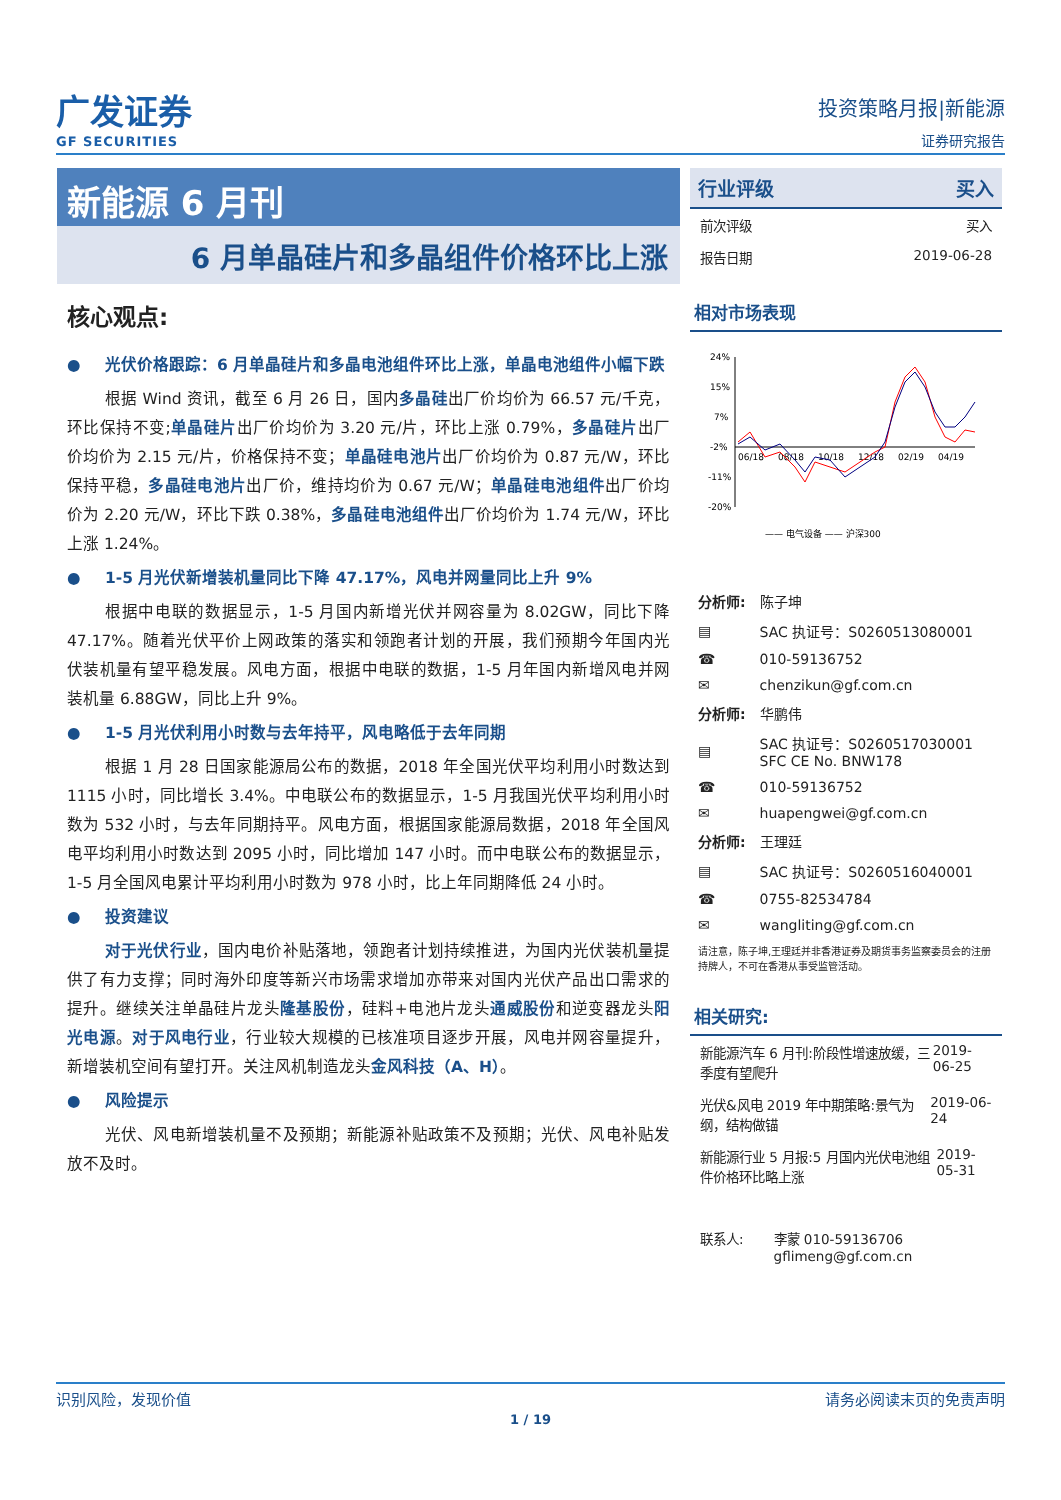广发证券
GF SECURITIES
投资策略月报|新能源
证券研究报告
新能源 6 月刊
6 月单晶硅片和多晶组件价格环比上涨
核心观点:
● 光伏价格跟踪：6 月单晶硅片和多晶电池组件环比上涨，单晶电池组件小幅下跌
根据 Wind 资讯，截至 6 月 26 日，国内多晶硅出厂价均价为 66.57 元/千克，环比保持不变;单晶硅片出厂价均价为 3.20 元/片，环比上涨 0.79%，多晶硅片出厂价均价为 2.15 元/片，价格保持不变；单晶硅电池片出厂价均价为 0.87 元/W，环比保持平稳，多晶硅电池片出厂价，维持均价为 0.67 元/W；单晶硅电池组件出厂价均价为 2.20 元/W，环比下跌 0.38%，多晶硅电池组件出厂价均价为 1.74 元/W，环比上涨 1.24%。
● 1-5 月光伏新增装机量同比下降 47.17%，风电并网量同比上升 9%
根据中电联的数据显示，1-5 月国内新增光伏并网容量为 8.02GW，同比下降 47.17%。随着光伏平价上网政策的落实和领跑者计划的开展，我们预期今年国内光伏装机量有望平稳发展。风电方面，根据中电联的数据，1-5 月年国内新增风电并网装机量 6.88GW，同比上升 9%。
● 1-5 月光伏利用小时数与去年持平，风电略低于去年同期
根据 1 月 28 日国家能源局公布的数据，2018 年全国光伏平均利用小时数达到 1115 小时，同比增长 3.4%。中电联公布的数据显示，1-5 月我国光伏平均利用小时数为 532 小时，与去年同期持平。风电方面，根据国家能源局数据，2018 年全国风电平均利用小时数达到 2095 小时，同比增加 147 小时。而中电联公布的数据显示，1-5 月全国风电累计平均利用小时数为 978 小时，比上年同期降低 24 小时。
● 投资建议
对于光伏行业，国内电价补贴落地，领跑者计划持续推进，为国内光伏装机量提供了有力支撑；同时海外印度等新兴市场需求增加亦带来对国内光伏产品出口需求的提升。继续关注单晶硅片龙头隆基股份，硅料+电池片龙头通威股份和逆变器龙头阳光电源。对于风电行业，行业较大规模的已核准项目逐步开展，风电并网容量提升，新增装机空间有望打开。关注风机制造龙头金风科技（A、H）。
● 风险提示
光伏、风电新增装机量不及预期；新能源补贴政策不及预期；光伏、风电补贴发放不及时。
行业评级 买入
前次评级 买入
报告日期 2019-06-28
相对市场表现
24%
15%
7%
-2%
-11%
-20%
06/18
08/18
10/18
12/18
02/19
04/19
—— 电气设备 —— 沪深300
| 分析师: | 陈子坤 |
| ▤ | SAC 执证号：S0260513080001 |
| ☎ | 010-59136752 |
| ✉ | chenzikun@gf.com.cn |
| 分析师: | 华鹏伟 |
| ▤ | SAC 执证号：S0260517030001 SFC CE No. BNW178 |
| ☎ | 010-59136752 |
| ✉ | huapengwei@gf.com.cn |
| 分析师: | 王理廷 |
| ▤ | SAC 执证号：S0260516040001 |
| ☎ | 0755-82534784 |
| ✉ | wangliting@gf.com.cn |
请注意，陈子坤,王理廷并非香港证券及期货事务监察委员会的注册持牌人，不可在香港从事受监管活动。
相关研究:
新能源汽车 6 月刊:阶段性增速放缓，三季度有望爬升 2019-06-25
光伏&风电 2019 年中期策略:景气为纲，结构做锚 2019-06-24
新能源行业 5 月报:5 月国内光伏电池组件价格环比略上涨 2019-05-31
联系人: 李蒙 010-59136706
gflimeng@gf.com.cn
识别风险，发现价值 请务必阅读末页的免责声明
1 / 19